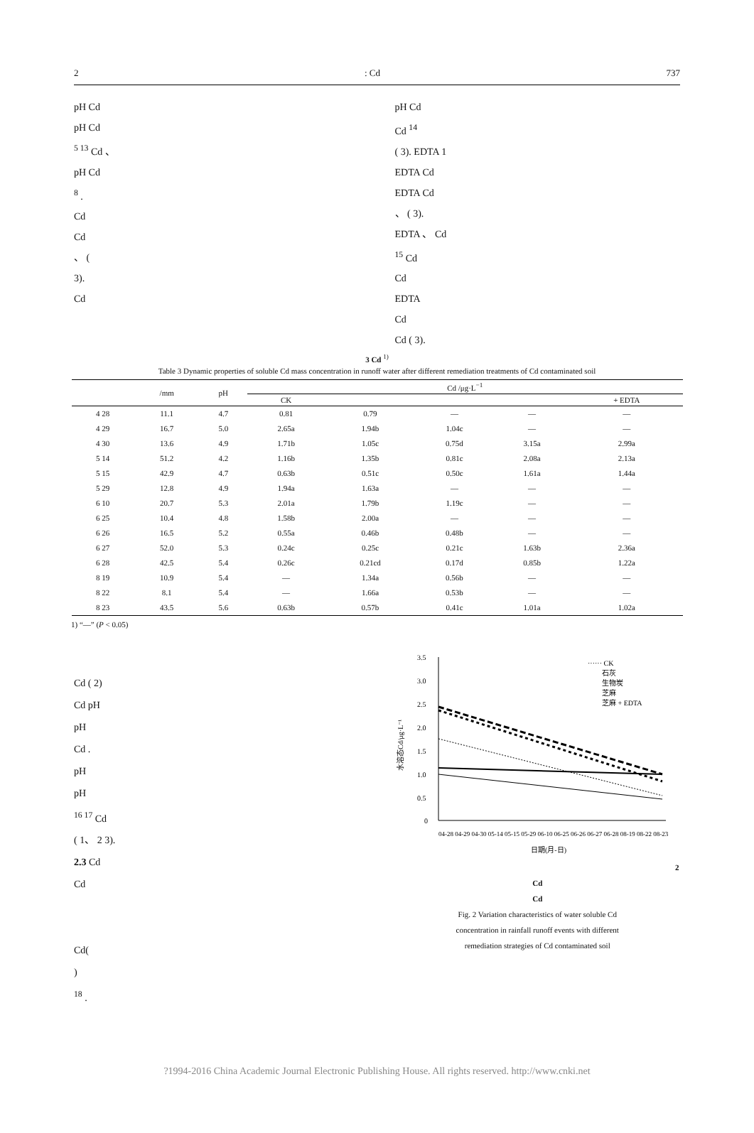2: Cd 737
pH Cd
pH Cd
<sup>5 13</sup> Cd 、
pH Cd
<sup>8</sup> .
Cd
Cd
、 (
3).
Cd
pH Cd
Cd <sup>14</sup>
( 3). EDTA 1
EDTA Cd
EDTA Cd
、 ( 3).
EDTA 、 Cd
<sup>15</sup> Cd
Cd
EDTA
Cd
Cd ( 3).
3 Cd <sup>1)</sup>
Table 3 Dynamic properties of soluble Cd mass concentration in runoff water after different remediation treatments of Cd contaminated soil
| | /mm | pH | Cd /μg·L<sup>−1</sup> | | | | |
| --- | --- | --- | --- | --- | --- | --- | --- |
| | | | CK | | | | + EDTA |
| 4 28 | 11.1 | 4.7 | 0.81 | 0.79 | — | — | — |
| 4 29 | 16.7 | 5.0 | 2.65a | 1.94b | 1.04c | — | — |
| 4 30 | 13.6 | 4.9 | 1.71b | 1.05c | 0.75d | 3.15a | 2.99a |
| 5 14 | 51.2 | 4.2 | 1.16b | 1.35b | 0.81c | 2.08a | 2.13a |
| 5 15 | 42.9 | 4.7 | 0.63b | 0.51c | 0.50c | 1.61a | 1.44a |
| 5 29 | 12.8 | 4.9 | 1.94a | 1.63a | — | — | — |
| 6 10 | 20.7 | 5.3 | 2.01a | 1.79b | 1.19c | — | — |
| 6 25 | 10.4 | 4.8 | 1.58b | 2.00a | — | — | — |
| 6 26 | 16.5 | 5.2 | 0.55a | 0.46b | 0.48b | — | — |
| 6 27 | 52.0 | 5.3 | 0.24c | 0.25c | 0.21c | 1.63b | 2.36a |
| 6 28 | 42.5 | 5.4 | 0.26c | 0.21cd | 0.17d | 0.85b | 1.22a |
| 8 19 | 10.9 | 5.4 | — | 1.34a | 0.56b | — | — |
| 8 22 | 8.1 | 5.4 | — | 1.66a | 0.53b | — | — |
| 8 23 | 43.5 | 5.6 | 0.63b | 0.57b | 0.41c | 1.01a | 1.02a |
1) “—” (P < 0.05)
Cd ( 2)
Cd pH
pH
Cd .
pH
pH
<sup>16 17</sup> Cd
( 1、 2 3).
2.3 Cd
Cd
Cd(
)
<sup>18</sup> .
3.5
3.0
2.5
2.0
1.5
1.0
0.5
0
水溶态Cd/μg·L⁻¹
······ CK
石灰
生物炭
芝麻
芝麻 + EDTA
04-28 04-29 04-30 05-14 05-15 05-29 06-10 06-25 06-26 06-27 06-28 08-19 08-22 08-23
日期(月-日)
2 Cd
Cd
Fig. 2 Variation characteristics of water soluble Cd
concentration in rainfall runoff events with different
remediation strategies of Cd contaminated soil
?1994-2016 China Academic Journal Electronic Publishing House. All rights reserved. http://www.cnki.net